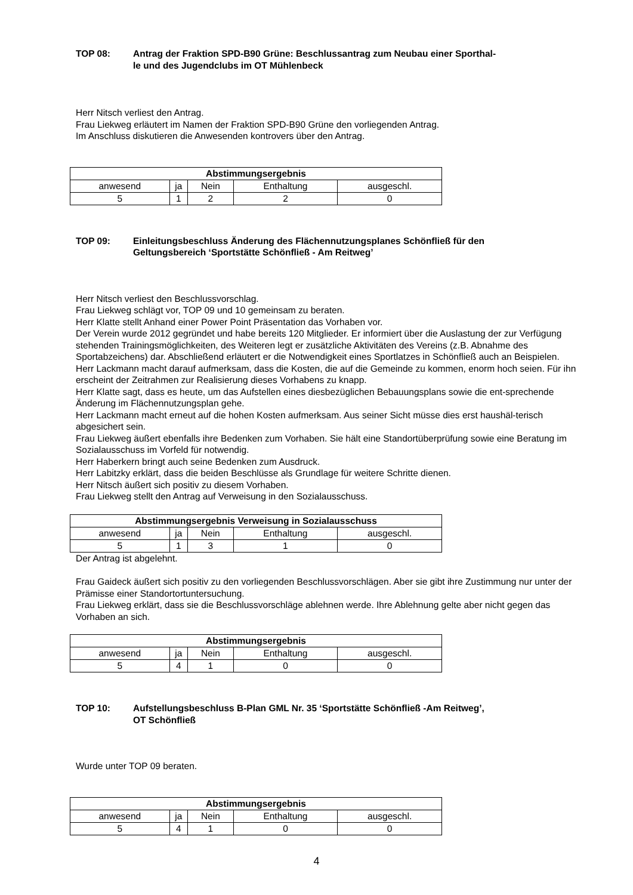TOP 08: Antrag der Fraktion SPD-B90 Grüne: Beschlussantrag zum Neubau einer Sporthal-
le und des Jugendclubs im OT Mühlenbeck
Herr Nitsch verliest den Antrag.
Frau Liekweg erläutert im Namen der Fraktion SPD-B90 Grüne den vorliegenden Antrag.
Im Anschluss diskutieren die Anwesenden kontrovers über den Antrag.
| Abstimmungsergebnis | | | | |
| anwesend | ja | Nein | Enthaltung | ausgeschl. |
| 5 | 1 | 2 | 2 | 0 |
TOP 09: Einleitungsbeschluss Änderung des Flächennutzungsplanes Schönfließ für den
Geltungsbereich ‘Sportstätte Schönfließ - Am Reitweg’
Herr Nitsch verliest den Beschlussvorschlag.
Frau Liekweg schlägt vor, TOP 09 und 10 gemeinsam zu beraten.
Herr Klatte stellt Anhand einer Power Point Präsentation das Vorhaben vor.
Der Verein wurde 2012 gegründet und habe bereits 120 Mitglieder. Er informiert über die Auslastung der zur Verfügung stehenden Trainingsmöglichkeiten, des Weiteren legt er zusätzliche Aktivitäten des Vereins (z.B. Abnahme des Sportabzeichens) dar. Abschließend erläutert er die Notwendigkeit eines Sportlatzes in Schönfließ auch an Beispielen.
Herr Lackmann macht darauf aufmerksam, dass die Kosten, die auf die Gemeinde zu kommen, enorm hoch seien. Für ihn erscheint der Zeitrahmen zur Realisierung dieses Vorhabens zu knapp.
Herr Klatte sagt, dass es heute, um das Aufstellen eines diesbezüglichen Bebauungsplans sowie die ent-sprechende Änderung im Flächennutzungsplan gehe.
Herr Lackmann macht erneut auf die hohen Kosten aufmerksam. Aus seiner Sicht müsse dies erst haushäl-terisch abgesichert sein.
Frau Liekweg äußert ebenfalls ihre Bedenken zum Vorhaben. Sie hält eine Standortüberprüfung sowie eine Beratung im Sozialausschuss im Vorfeld für notwendig.
Herr Haberkern bringt auch seine Bedenken zum Ausdruck.
Herr Labitzky erklärt, dass die beiden Beschlüsse als Grundlage für weitere Schritte dienen.
Herr Nitsch äußert sich positiv zu diesem Vorhaben.
Frau Liekweg stellt den Antrag auf Verweisung in den Sozialausschuss.
| Abstimmungsergebnis Verweisung in Sozialausschuss | | | | |
| anwesend | ja | Nein | Enthaltung | ausgeschl. |
| 5 | 1 | 3 | 1 | 0 |
Der Antrag ist abgelehnt.
Frau Gaideck äußert sich positiv zu den vorliegenden Beschlussvorschlägen. Aber sie gibt ihre Zustimmung nur unter der Prämisse einer Standortortuntersuchung.
Frau Liekweg erklärt, dass sie die Beschlussvorschläge ablehnen werde. Ihre Ablehnung gelte aber nicht gegen das Vorhaben an sich.
| Abstimmungsergebnis | | | | |
| anwesend | ja | Nein | Enthaltung | ausgeschl. |
| 5 | 4 | 1 | 0 | 0 |
TOP 10: Aufstellungsbeschluss B-Plan GML Nr. 35 ‘Sportstätte Schönfließ -Am Reitweg’,
OT Schönfließ
Wurde unter TOP 09 beraten.
| Abstimmungsergebnis | | | | |
| anwesend | ja | Nein | Enthaltung | ausgeschl. |
| 5 | 4 | 1 | 0 | 0 |
4